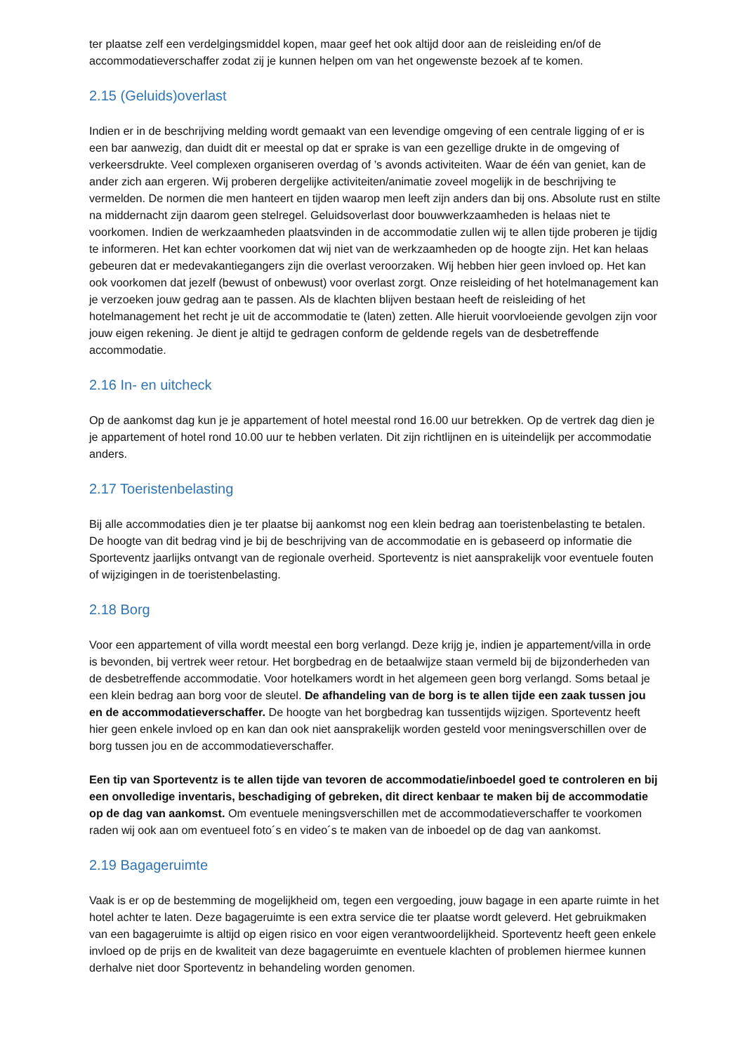ter plaatse zelf een verdelgingsmiddel kopen, maar geef het ook altijd door aan de reisleiding en/of de accommodatieverschaffer zodat zij je kunnen helpen om van het ongewenste bezoek af te komen.
2.15 (Geluids)overlast
Indien er in de beschrijving melding wordt gemaakt van een levendige omgeving of een centrale ligging of er is een bar aanwezig, dan duidt dit er meestal op dat er sprake is van een gezellige drukte in de omgeving of verkeersdrukte. Veel complexen organiseren overdag of ’s avonds activiteiten. Waar de één van geniet, kan de ander zich aan ergeren. Wij proberen dergelijke activiteiten/animatie zoveel mogelijk in de beschrijving te vermelden. De normen die men hanteert en tijden waarop men leeft zijn anders dan bij ons. Absolute rust en stilte na middernacht zijn daarom geen stelregel. Geluidsoverlast door bouwwerkzaamheden is helaas niet te voorkomen. Indien de werkzaamheden plaatsvinden in de accommodatie zullen wij te allen tijde proberen je tijdig te informeren. Het kan echter voorkomen dat wij niet van de werkzaamheden op de hoogte zijn. Het kan helaas gebeuren dat er medevakantiegangers zijn die overlast veroorzaken. Wij hebben hier geen invloed op. Het kan ook voorkomen dat jezelf (bewust of onbewust) voor overlast zorgt. Onze reisleiding of het hotelmanagement kan je verzoeken jouw gedrag aan te passen. Als de klachten blijven bestaan heeft de reisleiding of het hotelmanagement het recht je uit de accommodatie te (laten) zetten. Alle hieruit voorvloeiende gevolgen zijn voor jouw eigen rekening. Je dient je altijd te gedragen conform de geldende regels van de desbetreffende accommodatie.
2.16 In- en uitcheck
Op de aankomst dag kun je je appartement of hotel meestal rond 16.00 uur betrekken. Op de vertrek dag dien je je appartement of hotel rond 10.00 uur te hebben verlaten. Dit zijn richtlijnen en is uiteindelijk per accommodatie anders.
2.17 Toeristenbelasting
Bij alle accommodaties dien je ter plaatse bij aankomst nog een klein bedrag aan toeristenbelasting te betalen. De hoogte van dit bedrag vind je bij de beschrijving van de accommodatie en is gebaseerd op informatie die Sporteventz jaarlijks ontvangt van de regionale overheid. Sporteventz is niet aansprakelijk voor eventuele fouten of wijzigingen in de toeristenbelasting.
2.18 Borg
Voor een appartement of villa wordt meestal een borg verlangd. Deze krijg je, indien je appartement/villa in orde is bevonden, bij vertrek weer retour. Het borgbedrag en de betaalwijze staan vermeld bij de bijzonderheden van de desbetreffende accommodatie. Voor hotelkamers wordt in het algemeen geen borg verlangd. Soms betaal je een klein bedrag aan borg voor de sleutel. De afhandeling van de borg is te allen tijde een zaak tussen jou en de accommodatieverschaffer. De hoogte van het borgbedrag kan tussentijds wijzigen. Sporteventz heeft hier geen enkele invloed op en kan dan ook niet aansprakelijk worden gesteld voor meningsverschillen over de borg tussen jou en de accommodatieverschaffer.
Een tip van Sporteventz is te allen tijde van tevoren de accommodatie/inboedel goed te controleren en bij een onvolledige inventaris, beschadiging of gebreken, dit direct kenbaar te maken bij de accommodatie op de dag van aankomst. Om eventuele meningsverschillen met de accommodatieverschaffer te voorkomen raden wij ook aan om eventueel foto´s en video´s te maken van de inboedel op de dag van aankomst.
2.19 Bagageruimte
Vaak is er op de bestemming de mogelijkheid om, tegen een vergoeding, jouw bagage in een aparte ruimte in het hotel achter te laten. Deze bagageruimte is een extra service die ter plaatse wordt geleverd. Het gebruikmaken van een bagageruimte is altijd op eigen risico en voor eigen verantwoordelijkheid. Sporteventz heeft geen enkele invloed op de prijs en de kwaliteit van deze bagageruimte en eventuele klachten of problemen hiermee kunnen derhalve niet door Sporteventz in behandeling worden genomen.